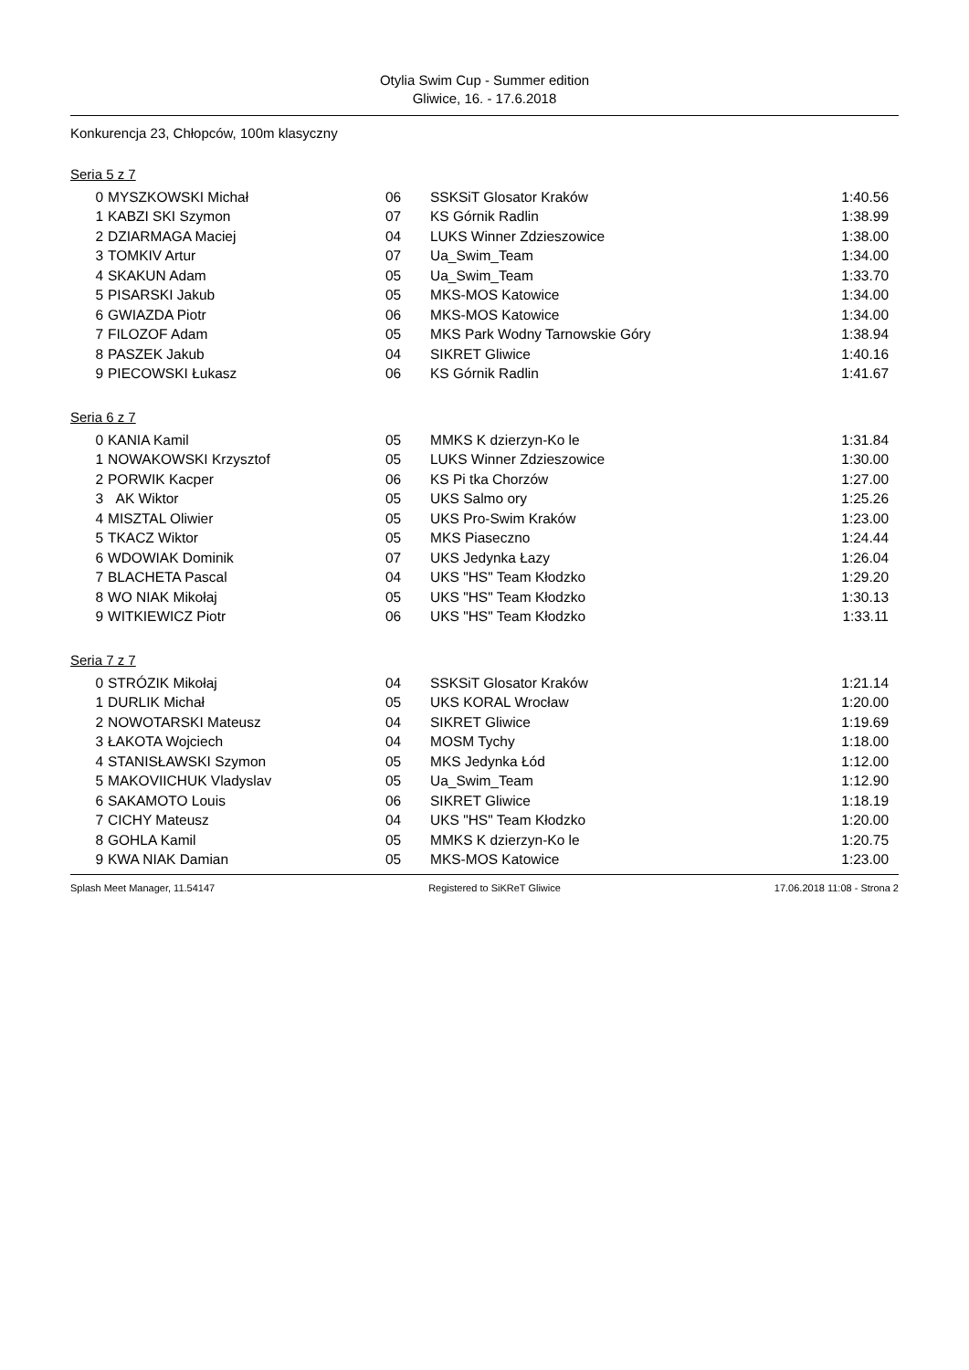Otylia Swim Cup - Summer edition
Gliwice, 16. - 17.6.2018
Konkurencja 23, Chłopców, 100m klasyczny
Seria 5 z 7
| 0 | MYSZKOWSKI Michał | 06 | SSKSiT Glosator Kraków | 1:40.56 |
| 1 | KABZI SKI Szymon | 07 | KS Górnik Radlin | 1:38.99 |
| 2 | DZIARMAGA Maciej | 04 | LUKS Winner Zdzieszowice | 1:38.00 |
| 3 | TOMKIV Artur | 07 | Ua_Swim_Team | 1:34.00 |
| 4 | SKAKUN Adam | 05 | Ua_Swim_Team | 1:33.70 |
| 5 | PISARSKI Jakub | 05 | MKS-MOS Katowice | 1:34.00 |
| 6 | GWIAZDA Piotr | 06 | MKS-MOS Katowice | 1:34.00 |
| 7 | FILOZOF Adam | 05 | MKS Park Wodny Tarnowskie Góry | 1:38.94 |
| 8 | PASZEK Jakub | 04 | SIKRET Gliwice | 1:40.16 |
| 9 | PIECOWSKI Łukasz | 06 | KS Górnik Radlin | 1:41.67 |
Seria 6 z 7
| 0 | KANIA Kamil | 05 | MMKS K dzierzyn-Ko le | 1:31.84 |
| 1 | NOWAKOWSKI Krzysztof | 05 | LUKS Winner Zdzieszowice | 1:30.00 |
| 2 | PORWIK Kacper | 06 | KS Pi tka Chorzów | 1:27.00 |
| 3 | AK Wiktor | 05 | UKS Salmo ory | 1:25.26 |
| 4 | MISZTAL Oliwier | 05 | UKS Pro-Swim Kraków | 1:23.00 |
| 5 | TKACZ Wiktor | 05 | MKS Piaseczno | 1:24.44 |
| 6 | WDOWIAK Dominik | 07 | UKS Jedynka Łazy | 1:26.04 |
| 7 | BLACHETA Pascal | 04 | UKS "HS" Team Kłodzko | 1:29.20 |
| 8 | WO NIAK Mikołaj | 05 | UKS "HS" Team Kłodzko | 1:30.13 |
| 9 | WITKIEWICZ Piotr | 06 | UKS "HS" Team Kłodzko | 1:33.11 |
Seria 7 z 7
| 0 | STRÓZIK Mikołaj | 04 | SSKSiT Glosator Kraków | 1:21.14 |
| 1 | DURLIK Michał | 05 | UKS KORAL Wrocław | 1:20.00 |
| 2 | NOWOTARSKI Mateusz | 04 | SIKRET Gliwice | 1:19.69 |
| 3 | ŁAKOTA Wojciech | 04 | MOSM Tychy | 1:18.00 |
| 4 | STANISŁAWSKI Szymon | 05 | MKS Jedynka Łód | 1:12.00 |
| 5 | MAKOVIICHUK Vladyslav | 05 | Ua_Swim_Team | 1:12.90 |
| 6 | SAKAMOTO Louis | 06 | SIKRET Gliwice | 1:18.19 |
| 7 | CICHY Mateusz | 04 | UKS "HS" Team Kłodzko | 1:20.00 |
| 8 | GOHLA Kamil | 05 | MMKS K dzierzyn-Ko le | 1:20.75 |
| 9 | KWA NIAK Damian | 05 | MKS-MOS Katowice | 1:23.00 |
Splash Meet Manager, 11.54147 Registered to SiKReT Gliwice 17.06.2018 11:08 - Strona 2